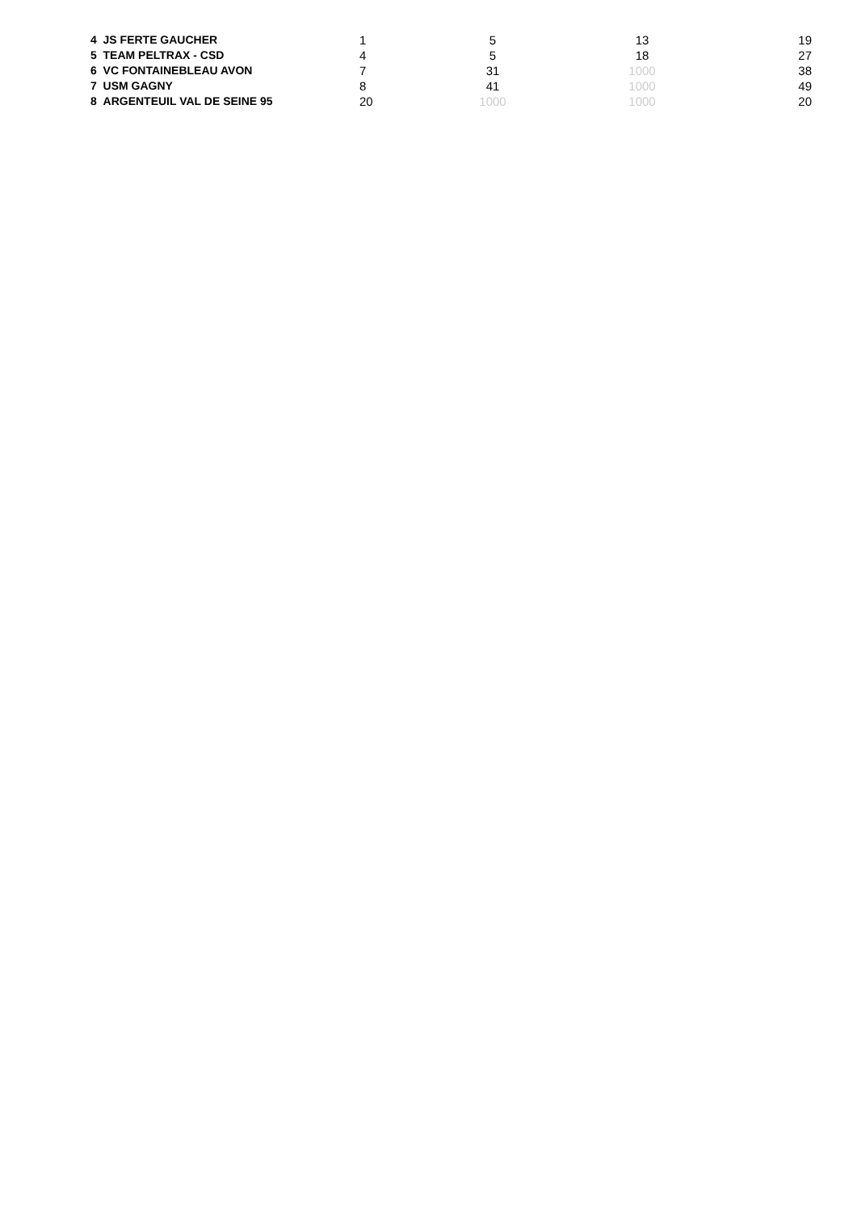| 4 JS FERTE GAUCHER | 1 | 5 | 13 | 19 |
| 5 TEAM PELTRAX - CSD | 4 | 5 | 18 | 27 |
| 6 VC FONTAINEBLEAU AVON | 7 | 31 | 1000 | 38 |
| 7 USM GAGNY | 8 | 41 | 1000 | 49 |
| 8 ARGENTEUIL VAL DE SEINE 95 | 20 | 1000 | 1000 | 20 |